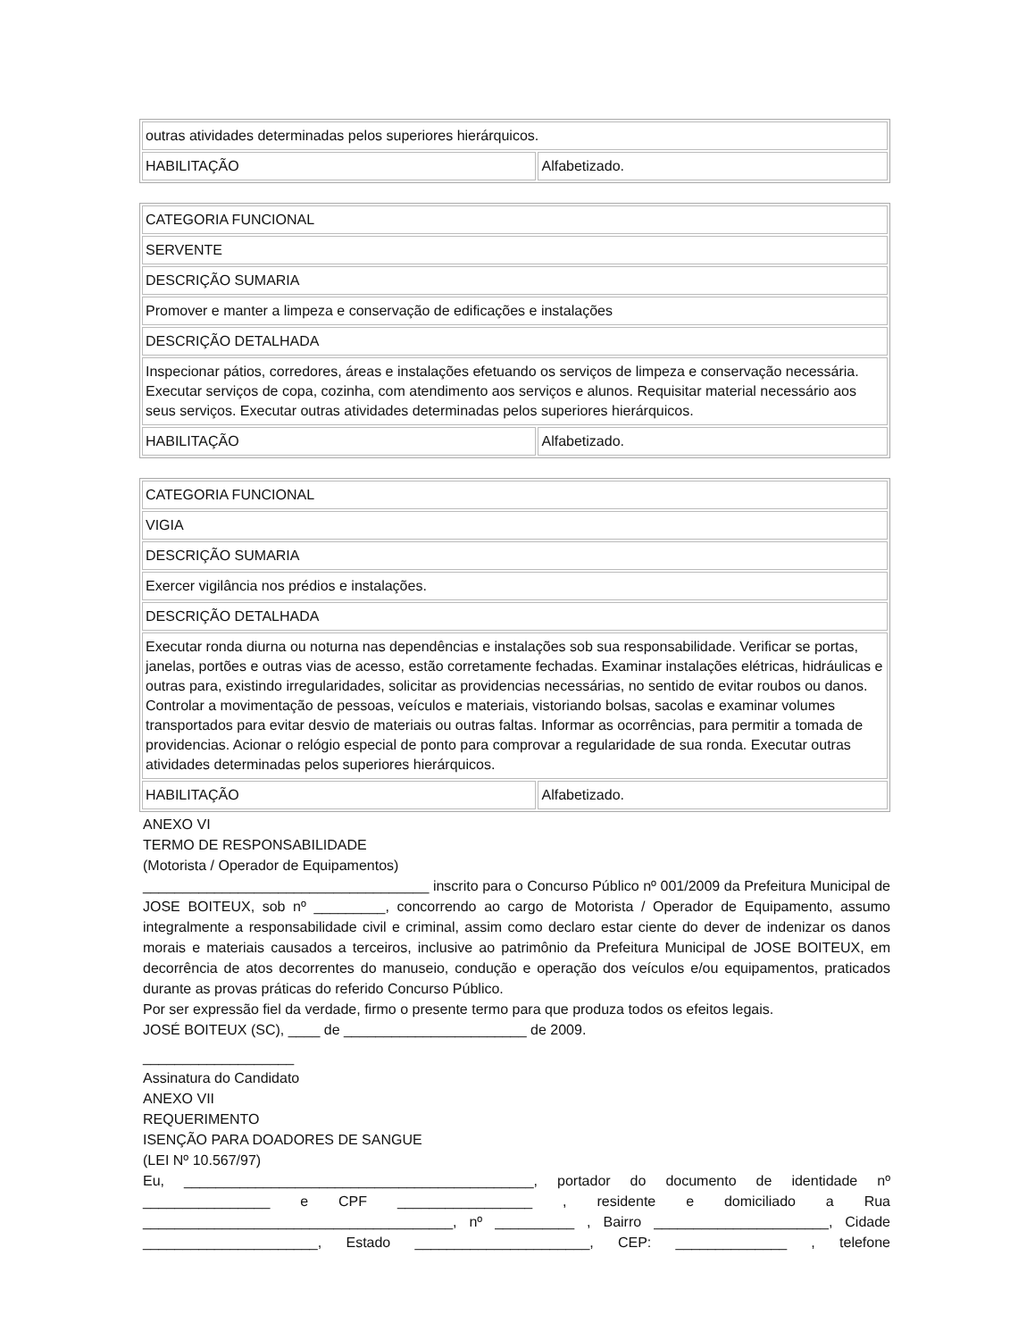| outras atividades determinadas pelos superiores hierárquicos. | |
| HABILITAÇÃO | Alfabetizado. |
| CATEGORIA FUNCIONAL | |
| SERVENTE | |
| DESCRIÇÃO SUMARIA | |
| Promover e manter a limpeza e conservação de edificações e instalações | |
| DESCRIÇÃO DETALHADA | |
| Inspecionar pátios, corredores, áreas e instalações efetuando os serviços de limpeza e conservação necessária. Executar serviços de copa, cozinha, com atendimento aos serviços e alunos. Requisitar material necessário aos seus serviços. Executar outras atividades determinadas pelos superiores hierárquicos. | |
| HABILITAÇÃO | Alfabetizado. |
| CATEGORIA FUNCIONAL | |
| VIGIA | |
| DESCRIÇÃO SUMARIA | |
| Exercer vigilância nos prédios e instalações. | |
| DESCRIÇÃO DETALHADA | |
| Executar ronda diurna ou noturna nas dependências e instalações sob sua responsabilidade. Verificar se portas, janelas, portões e outras vias de acesso, estão corretamente fechadas. Examinar instalações elétricas, hidráulicas e outras para, existindo irregularidades, solicitar as providencias necessárias, no sentido de evitar roubos ou danos. Controlar a movimentação de pessoas, veículos e materiais, vistoriando bolsas, sacolas e examinar volumes transportados para evitar desvio de materiais ou outras faltas. Informar as ocorrências, para permitir a tomada de providencias. Acionar o relógio especial de ponto para comprovar a regularidade de sua ronda. Executar outras atividades determinadas pelos superiores hierárquicos. | |
| HABILITAÇÃO | Alfabetizado. |
ANEXO VI
TERMO DE RESPONSABILIDADE
(Motorista / Operador de Equipamentos)
____________________________________ inscrito para o Concurso Público nº 001/2009 da Prefeitura Municipal de JOSE BOITEUX, sob nº _________, concorrendo ao cargo de Motorista / Operador de Equipamento, assumo integralmente a responsabilidade civil e criminal, assim como declaro estar ciente do dever de indenizar os danos morais e materiais causados a terceiros, inclusive ao patrimônio da Prefeitura Municipal de JOSE BOITEUX, em decorrência de atos decorrentes do manuseio, condução e operação dos veículos e/ou equipamentos, praticados durante as provas práticas do referido Concurso Público.
Por ser expressão fiel da verdade, firmo o presente termo para que produza todos os efeitos legais.
JOSÉ BOITEUX (SC), ____ de _______________________ de 2009.
___________________
Assinatura do Candidato
ANEXO VII
REQUERIMENTO
ISENÇÃO PARA DOADORES DE SANGUE
(LEI Nº 10.567/97)
Eu, ____________________________________________, portador do documento de identidade nº ________________ e CPF _________________ , residente e domiciliado a Rua _______________________________________, nº __________ , Bairro ______________________, Cidade ______________________, Estado ______________________, CEP: ______________ , telefone